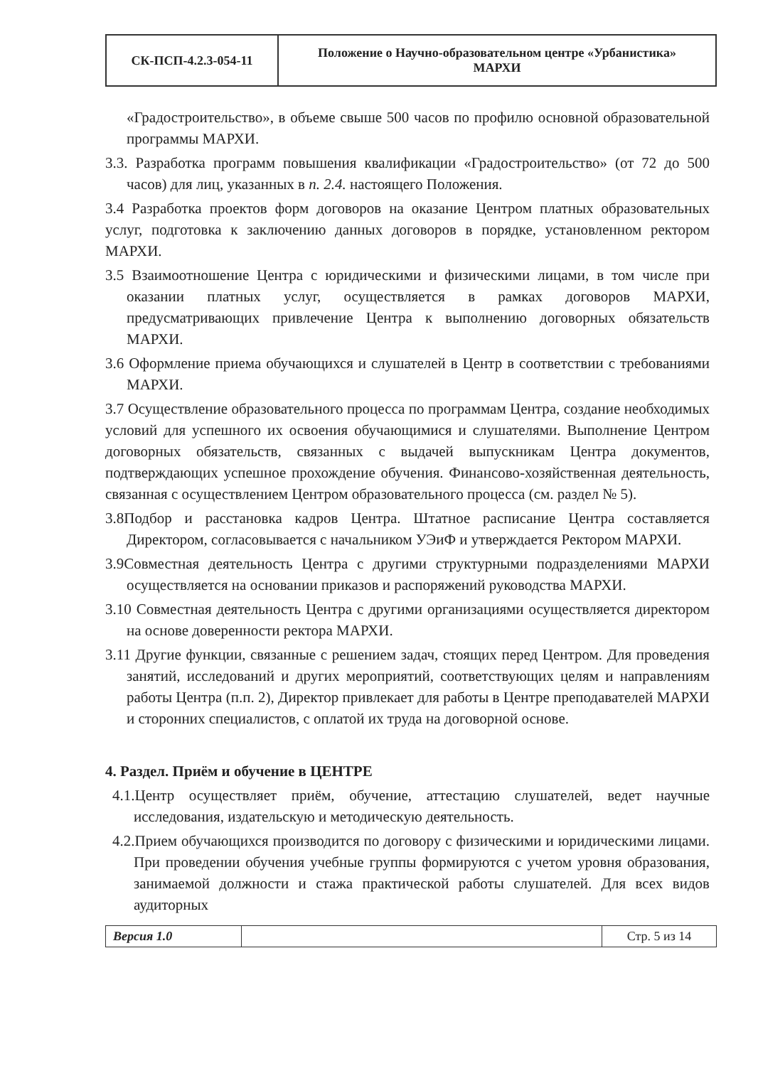| СК-ПСП-4.2.3-054-11 | Положение о Научно-образовательном центре «Урбанистика» МАРХИ |
«Градостроительство», в объеме свыше 500 часов по профилю основной образовательной программы МАРХИ.
3.3. Разработка программ повышения квалификации «Градостроительство» (от 72 до 500 часов) для лиц, указанных в п. 2.4. настоящего Положения.
3.4 Разработка проектов форм договоров на оказание Центром платных образовательных услуг, подготовка к заключению данных договоров в порядке, установленном ректором МАРХИ.
3.5 Взаимоотношение Центра с юридическими и физическими лицами, в том числе при оказании платных услуг, осуществляется в рамках договоров МАРХИ, предусматривающих привлечение Центра к выполнению договорных обязательств МАРХИ.
3.6 Оформление приема обучающихся и слушателей в Центр в соответствии с требованиями МАРХИ.
3.7 Осуществление образовательного процесса по программам Центра, создание необходимых условий для успешного их освоения обучающимися и слушателями. Выполнение Центром договорных обязательств, связанных с выдачей выпускникам Центра документов, подтверждающих успешное прохождение обучения. Финансово-хозяйственная деятельность, связанная с осуществлением Центром образовательного процесса (см. раздел № 5).
3.8Подбор и расстановка кадров Центра. Штатное расписание Центра составляется Директором, согласовывается с начальником УЭиФ и утверждается Ректором МАРХИ.
3.9Совместная деятельность Центра с другими структурными подразделениями МАРХИ осуществляется на основании приказов и распоряжений руководства МАРХИ.
3.10 Совместная деятельность Центра с другими организациями осуществляется директором на основе доверенности ректора МАРХИ.
3.11 Другие функции, связанные с решением задач, стоящих перед Центром. Для проведения занятий, исследований и других мероприятий, соответствующих целям и направлениям работы Центра (п.п. 2), Директор привлекает для работы в Центре преподавателей МАРХИ и сторонних специалистов, с оплатой их труда на договорной основе.
4. Раздел. Приём и обучение в ЦЕНТРЕ
4.1.Центр осуществляет приём, обучение, аттестацию слушателей, ведет научные исследования, издательскую и методическую деятельность.
4.2.Прием обучающихся производится по договору с физическими и юридическими лицами. При проведении обучения учебные группы формируются с учетом уровня образования, занимаемой должности и стажа практической работы слушателей. Для всех видов аудиторных
| Версия 1.0 | | Стр. 5 из 14 |